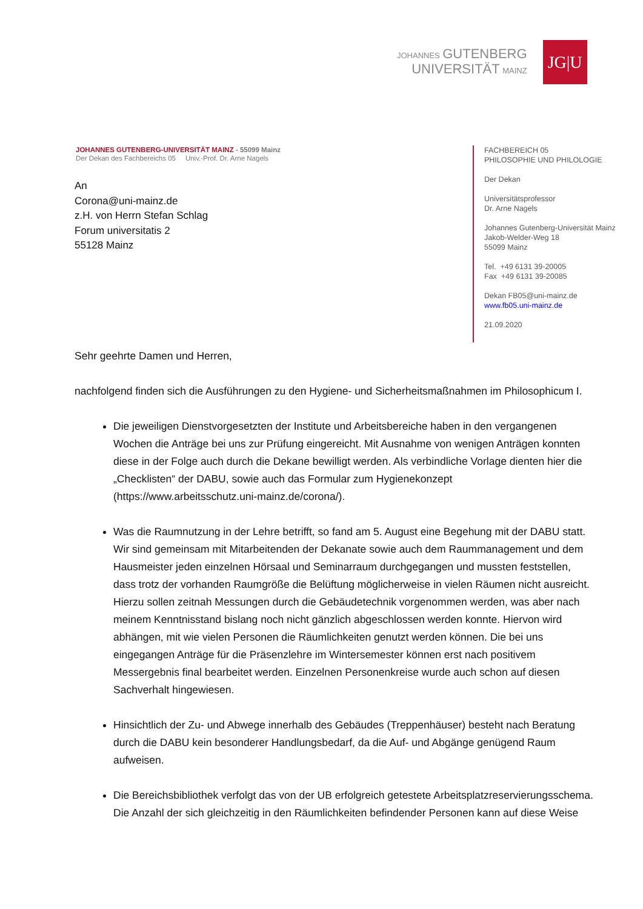JOHANNES GUTENBERG
UNIVERSITÄT MAINZ
JG|U
JOHANNES GUTENBERG-UNIVERSITÄT MAINZ - 55099 Mainz
Der Dekan des Fachbereichs 05 Univ.-Prof. Dr. Arne Nagels
An
Corona@uni-mainz.de
z.H. von Herrn Stefan Schlag
Forum universitatis 2
55128 Mainz
FACHBEREICH 05
PHILOSOPHIE UND PHILOLOGIE
Der Dekan
Universitätsprofessor
Dr. Arne Nagels
Johannes Gutenberg-Universität Mainz
Jakob-Welder-Weg 18
55099 Mainz
Tel. +49 6131 39-20005
Fax +49 6131 39-20085
Dekan FB05@uni-mainz.de
www.fb05.uni-mainz.de
21.09.2020
Sehr geehrte Damen und Herren,
nachfolgend finden sich die Ausführungen zu den Hygiene- und Sicherheitsmaßnahmen im Philosophicum I.
Die jeweiligen Dienstvorgesetzten der Institute und Arbeitsbereiche haben in den vergangenen Wochen die Anträge bei uns zur Prüfung eingereicht. Mit Ausnahme von wenigen Anträgen konnten diese in der Folge auch durch die Dekane bewilligt werden. Als verbindliche Vorlage dienten hier die „Checklisten“ der DABU, sowie auch das Formular zum Hygienekonzept (https://www.arbeitsschutz.uni-mainz.de/corona/).
Was die Raumnutzung in der Lehre betrifft, so fand am 5. August eine Begehung mit der DABU statt. Wir sind gemeinsam mit Mitarbeitenden der Dekanate sowie auch dem Raummanagement und dem Hausmeister jeden einzelnen Hörsaal und Seminarraum durchgegangen und mussten feststellen, dass trotz der vorhanden Raumgröße die Belüftung möglicherweise in vielen Räumen nicht ausreicht. Hierzu sollen zeitnah Messungen durch die Gebäudetechnik vorgenommen werden, was aber nach meinem Kenntnisstand bislang noch nicht gänzlich abgeschlossen werden konnte. Hiervon wird abhängen, mit wie vielen Personen die Räumlichkeiten genutzt werden können. Die bei uns eingegangen Anträge für die Präsenzlehre im Wintersemester können erst nach positivem Messergebnis final bearbeitet werden. Einzelnen Personenkreise wurde auch schon auf diesen Sachverhalt hingewiesen.
Hinsichtlich der Zu- und Abwege innerhalb des Gebäudes (Treppenhäuser) besteht nach Beratung durch die DABU kein besonderer Handlungsbedarf, da die Auf- und Abgänge genügend Raum aufweisen.
Die Bereichsbibliothek verfolgt das von der UB erfolgreich getestete Arbeitsplatzreservierungsschema. Die Anzahl der sich gleichzeitig in den Räumlichkeiten befindender Personen kann auf diese Weise